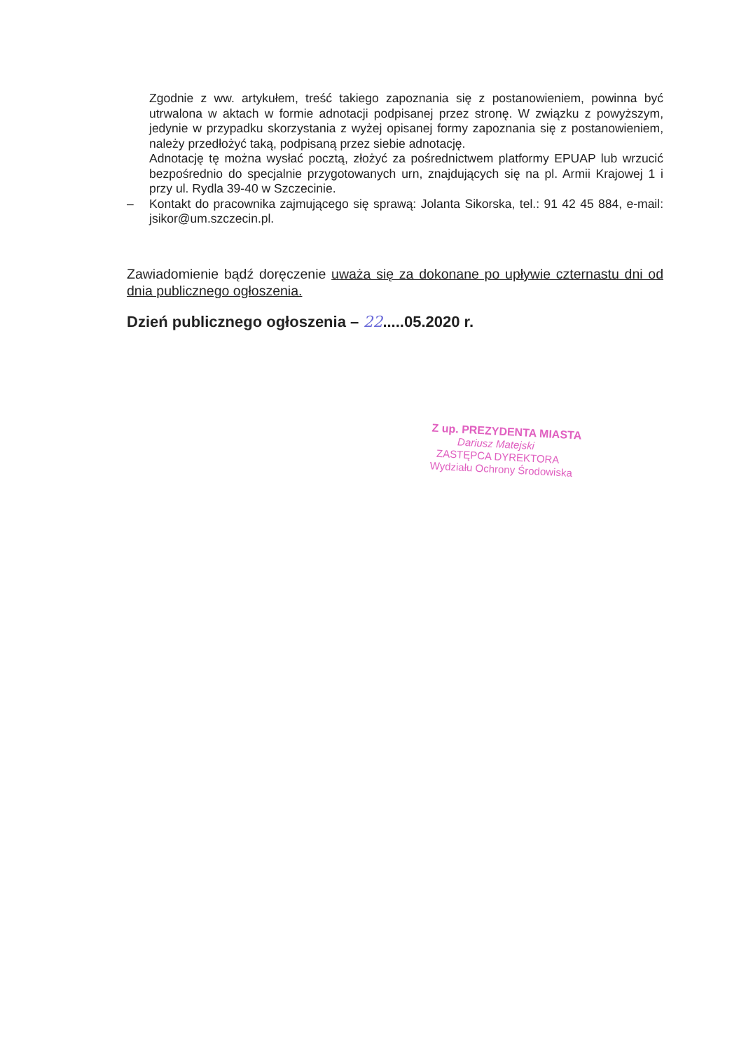Zgodnie z ww. artykułem, treść takiego zapoznania się z postanowieniem, powinna być utrwalona w aktach w formie adnotacji podpisanej przez stronę. W związku z powyższym, jedynie w przypadku skorzystania z wyżej opisanej formy zapoznania się z postanowieniem, należy przedłożyć taką, podpisaną przez siebie adnotację.
Adnotację tę można wysłać pocztą, złożyć za pośrednictwem platformy EPUAP lub wrzucić bezpośrednio do specjalnie przygotowanych urn, znajdujących się na pl. Armii Krajowej 1 i przy ul. Rydla 39-40 w Szczecinie.
– Kontakt do pracownika zajmującego się sprawą: Jolanta Sikorska, tel.: 91 42 45 884, e-mail: jsikor@um.szczecin.pl.
Zawiadomienie bądź doręczenie uważa się za dokonane po upływie czternastu dni od dnia publicznego ogłoszenia.
Dzień publicznego ogłoszenia – 22.....05.2020 r.
Z up. PREZYDENTA MIASTA
Dariusz Matejski
ZASTĘPCA DYREKTORA
Wydziału Ochrony Środowiska